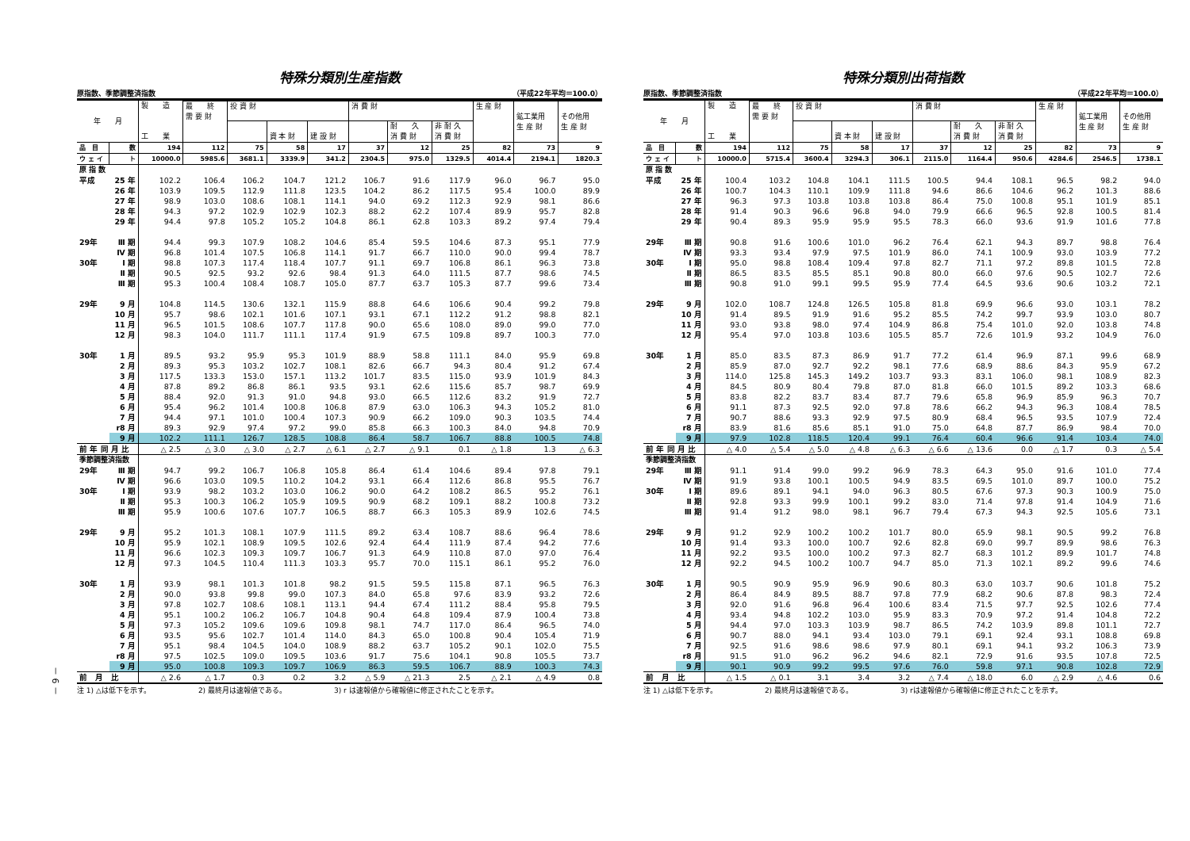－ 6 －
特殊分類別生産指数
原指数、季節調整済指数 （平成22年平均＝100.0）
| 年 月 | | 製 造 工 業 | | | | | | | | | | |
| --- | --- | --- | --- | --- | --- | --- | --- | --- | --- | --- | --- | --- |
| | | | 最 終 需 要 財 | 投 資 財 | | | 消 費 財 | | | 生 産 財 | 鉱工業用 生 産 財 | その他用 生 産 財 |
| | | | | | 資 本 財 | 建 設 財 | | 耐 久 消 費 財 | 非 耐 久 消 費 財 | | | |
| 品 目 | 数 | 194 | 112 | 75 | 58 | 17 | 37 | 12 | 25 | 82 | 73 | 9 |
| ウ ェ イ | ト | 10000.0 | 5985.6 | 3681.1 | 3339.9 | 341.2 | 2304.5 | 975.0 | 1329.5 | 4014.4 | 2194.1 | 1820.3 |
| 原 指 数 | | | | | | | | | | | | |
| 平成 | 25 年 | 102.2 | 106.4 | 106.2 | 104.7 | 121.2 | 106.7 | 91.6 | 117.9 | 96.0 | 96.7 | 95.0 |
| | 26 年 | 103.9 | 109.5 | 112.9 | 111.8 | 123.5 | 104.2 | 86.2 | 117.5 | 95.4 | 100.0 | 89.9 |
| | 27 年 | 98.9 | 103.0 | 108.6 | 108.1 | 114.1 | 94.0 | 69.2 | 112.3 | 92.9 | 98.1 | 86.6 |
| | 28 年 | 94.3 | 97.2 | 102.9 | 102.9 | 102.3 | 88.2 | 62.2 | 107.4 | 89.9 | 95.7 | 82.8 |
| | 29 年 | 94.4 | 97.8 | 105.2 | 105.2 | 104.8 | 86.1 | 62.8 | 103.3 | 89.2 | 97.4 | 79.4 |
| 29年 | Ⅲ 期 | 94.4 | 99.3 | 107.9 | 108.2 | 104.6 | 85.4 | 59.5 | 104.6 | 87.3 | 95.1 | 77.9 |
| | Ⅳ 期 | 96.8 | 101.4 | 107.5 | 106.8 | 114.1 | 91.7 | 66.7 | 110.0 | 90.0 | 99.4 | 78.7 |
| 30年 | Ⅰ 期 | 98.8 | 107.3 | 117.4 | 118.4 | 107.7 | 91.1 | 69.7 | 106.8 | 86.1 | 96.3 | 73.8 |
| | Ⅱ 期 | 90.5 | 92.5 | 93.2 | 92.6 | 98.4 | 91.3 | 64.0 | 111.5 | 87.7 | 98.6 | 74.5 |
| | Ⅲ 期 | 95.3 | 100.4 | 108.4 | 108.7 | 105.0 | 87.7 | 63.7 | 105.3 | 87.7 | 99.6 | 73.4 |
| 29年 | 9 月 | 104.8 | 114.5 | 130.6 | 132.1 | 115.9 | 88.8 | 64.6 | 106.6 | 90.4 | 99.2 | 79.8 |
| | 10 月 | 95.7 | 98.6 | 102.1 | 101.6 | 107.1 | 93.1 | 67.1 | 112.2 | 91.2 | 98.8 | 82.1 |
| | 11 月 | 96.5 | 101.5 | 108.6 | 107.7 | 117.8 | 90.0 | 65.6 | 108.0 | 89.0 | 99.0 | 77.0 |
| | 12 月 | 98.3 | 104.0 | 111.7 | 111.1 | 117.4 | 91.9 | 67.5 | 109.8 | 89.7 | 100.3 | 77.0 |
| 30年 | 1 月 | 89.5 | 93.2 | 95.9 | 95.3 | 101.9 | 88.9 | 58.8 | 111.1 | 84.0 | 95.9 | 69.8 |
| | 2 月 | 89.3 | 95.3 | 103.2 | 102.7 | 108.1 | 82.6 | 66.7 | 94.3 | 80.4 | 91.2 | 67.4 |
| | 3 月 | 117.5 | 133.3 | 153.0 | 157.1 | 113.2 | 101.7 | 83.5 | 115.0 | 93.9 | 101.9 | 84.3 |
| | 4 月 | 87.8 | 89.2 | 86.8 | 86.1 | 93.5 | 93.1 | 62.6 | 115.6 | 85.7 | 98.7 | 69.9 |
| | 5 月 | 88.4 | 92.0 | 91.3 | 91.0 | 94.8 | 93.0 | 66.5 | 112.6 | 83.2 | 91.9 | 72.7 |
| | 6 月 | 95.4 | 96.2 | 101.4 | 100.8 | 106.8 | 87.9 | 63.0 | 106.3 | 94.3 | 105.2 | 81.0 |
| | 7 月 | 94.4 | 97.1 | 101.0 | 100.4 | 107.3 | 90.9 | 66.2 | 109.0 | 90.3 | 103.5 | 74.4 |
| | r8 月 | 89.3 | 92.9 | 97.4 | 97.2 | 99.0 | 85.8 | 66.3 | 100.3 | 84.0 | 94.8 | 70.9 |
| | 9 月 | 102.2 | 111.1 | 126.7 | 128.5 | 108.8 | 86.4 | 58.7 | 106.7 | 88.8 | 100.5 | 74.8 |
| 前 年 同 月 比 | | △ 2.5 | △ 3.0 | △ 3.0 | △ 2.7 | △ 6.1 | △ 2.7 | △ 9.1 | 0.1 | △ 1.8 | 1.3 | △ 6.3 |
| 季節調整済指数 | | | | | | | | | | | | |
| 29年 | Ⅲ 期 | 94.7 | 99.2 | 106.7 | 106.8 | 105.8 | 86.4 | 61.4 | 104.6 | 89.4 | 97.8 | 79.1 |
| | Ⅳ 期 | 96.6 | 103.0 | 109.5 | 110.2 | 104.2 | 93.1 | 66.4 | 112.6 | 86.8 | 95.5 | 76.7 |
| 30年 | Ⅰ 期 | 93.9 | 98.2 | 103.2 | 103.0 | 106.2 | 90.0 | 64.2 | 108.2 | 86.5 | 95.2 | 76.1 |
| | Ⅱ 期 | 95.3 | 100.3 | 106.2 | 105.9 | 109.5 | 90.9 | 68.2 | 109.1 | 88.2 | 100.8 | 73.2 |
| | Ⅲ 期 | 95.9 | 100.6 | 107.6 | 107.7 | 106.5 | 88.7 | 66.3 | 105.3 | 89.9 | 102.6 | 74.5 |
| 29年 | 9 月 | 95.2 | 101.3 | 108.1 | 107.9 | 111.5 | 89.2 | 63.4 | 108.7 | 88.6 | 96.4 | 78.6 |
| | 10 月 | 95.9 | 102.1 | 108.9 | 109.5 | 102.6 | 92.4 | 64.4 | 111.9 | 87.4 | 94.2 | 77.6 |
| | 11 月 | 96.6 | 102.3 | 109.3 | 109.7 | 106.7 | 91.3 | 64.9 | 110.8 | 87.0 | 97.0 | 76.4 |
| | 12 月 | 97.3 | 104.5 | 110.4 | 111.3 | 103.3 | 95.7 | 70.0 | 115.1 | 86.1 | 95.2 | 76.0 |
| 30年 | 1 月 | 93.9 | 98.1 | 101.3 | 101.8 | 98.2 | 91.5 | 59.5 | 115.8 | 87.1 | 96.5 | 76.3 |
| | 2 月 | 90.0 | 93.8 | 99.8 | 99.0 | 107.3 | 84.0 | 65.8 | 97.6 | 83.9 | 93.2 | 72.6 |
| | 3 月 | 97.8 | 102.7 | 108.6 | 108.1 | 113.1 | 94.4 | 67.4 | 111.2 | 88.4 | 95.8 | 79.5 |
| | 4 月 | 95.1 | 100.2 | 106.2 | 106.7 | 104.8 | 90.4 | 64.8 | 109.4 | 87.9 | 100.4 | 73.8 |
| | 5 月 | 97.3 | 105.2 | 109.6 | 109.6 | 109.8 | 98.1 | 74.7 | 117.0 | 86.4 | 96.5 | 74.0 |
| | 6 月 | 93.5 | 95.6 | 102.7 | 101.4 | 114.0 | 84.3 | 65.0 | 100.8 | 90.4 | 105.4 | 71.9 |
| | 7 月 | 95.1 | 98.4 | 104.5 | 104.0 | 108.9 | 88.2 | 63.7 | 105.2 | 90.1 | 102.0 | 75.5 |
| | r8 月 | 97.5 | 102.5 | 109.0 | 109.5 | 103.6 | 91.7 | 75.6 | 104.1 | 90.8 | 105.5 | 73.7 |
| | 9 月 | 95.0 | 100.8 | 109.3 | 109.7 | 106.9 | 86.3 | 59.5 | 106.7 | 88.9 | 100.3 | 74.3 |
| 前 月 比 | | △ 2.6 | △ 1.7 | 0.3 | 0.2 | 3.2 | △ 5.9 | △ 21.3 | 2.5 | △ 2.1 | △ 4.9 | 0.8 |
注 1) △は低下を示す。 2) 最終月は速報値である。 3) r は速報値から確報値に修正されたことを示す。
特殊分類別出荷指数
原指数、季節調整済指数 （平成22年平均＝100.0）
| 年 月 | | 製 造 工 業 | | | | | | | | | | |
| --- | --- | --- | --- | --- | --- | --- | --- | --- | --- | --- | --- | --- |
| | | | 最 終 需 要 財 | 投 資 財 | | | 消 費 財 | | | 生 産 財 | 鉱工業用 生 産 財 | その他用 生 産 財 |
| | | | | | 資 本 財 | 建 設 財 | | 耐 久 消 費 財 | 非 耐 久 消 費 財 | | | |
| 品 目 | 数 | 194 | 112 | 75 | 58 | 17 | 37 | 12 | 25 | 82 | 73 | 9 |
| ウ ェ イ | ト | 10000.0 | 5715.4 | 3600.4 | 3294.3 | 306.1 | 2115.0 | 1164.4 | 950.6 | 4284.6 | 2546.5 | 1738.1 |
| 原 指 数 | | | | | | | | | | | | |
| 平成 | 25 年 | 100.4 | 103.2 | 104.8 | 104.1 | 111.5 | 100.5 | 94.4 | 108.1 | 96.5 | 98.2 | 94.0 |
| | 26 年 | 100.7 | 104.3 | 110.1 | 109.9 | 111.8 | 94.6 | 86.6 | 104.6 | 96.2 | 101.3 | 88.6 |
| | 27 年 | 96.3 | 97.3 | 103.8 | 103.8 | 103.8 | 86.4 | 75.0 | 100.8 | 95.1 | 101.9 | 85.1 |
| | 28 年 | 91.4 | 90.3 | 96.6 | 96.8 | 94.0 | 79.9 | 66.6 | 96.5 | 92.8 | 100.5 | 81.4 |
| | 29 年 | 90.4 | 89.3 | 95.9 | 95.9 | 95.5 | 78.3 | 66.0 | 93.6 | 91.9 | 101.6 | 77.8 |
| 29年 | Ⅲ 期 | 90.8 | 91.6 | 100.6 | 101.0 | 96.2 | 76.4 | 62.1 | 94.3 | 89.7 | 98.8 | 76.4 |
| | Ⅳ 期 | 93.3 | 93.4 | 97.9 | 97.5 | 101.9 | 86.0 | 74.1 | 100.9 | 93.0 | 103.9 | 77.2 |
| 30年 | Ⅰ 期 | 95.0 | 98.8 | 108.4 | 109.4 | 97.8 | 82.7 | 71.1 | 97.2 | 89.8 | 101.5 | 72.8 |
| | Ⅱ 期 | 86.5 | 83.5 | 85.5 | 85.1 | 90.8 | 80.0 | 66.0 | 97.6 | 90.5 | 102.7 | 72.6 |
| | Ⅲ 期 | 90.8 | 91.0 | 99.1 | 99.5 | 95.9 | 77.4 | 64.5 | 93.6 | 90.6 | 103.2 | 72.1 |
| 29年 | 9 月 | 102.0 | 108.7 | 124.8 | 126.5 | 105.8 | 81.8 | 69.9 | 96.6 | 93.0 | 103.1 | 78.2 |
| | 10 月 | 91.4 | 89.5 | 91.9 | 91.6 | 95.2 | 85.5 | 74.2 | 99.7 | 93.9 | 103.0 | 80.7 |
| | 11 月 | 93.0 | 93.8 | 98.0 | 97.4 | 104.9 | 86.8 | 75.4 | 101.0 | 92.0 | 103.8 | 74.8 |
| | 12 月 | 95.4 | 97.0 | 103.8 | 103.6 | 105.5 | 85.7 | 72.6 | 101.9 | 93.2 | 104.9 | 76.0 |
| 30年 | 1 月 | 85.0 | 83.5 | 87.3 | 86.9 | 91.7 | 77.2 | 61.4 | 96.9 | 87.1 | 99.6 | 68.9 |
| | 2 月 | 85.9 | 87.0 | 92.7 | 92.2 | 98.1 | 77.6 | 68.9 | 88.6 | 84.3 | 95.9 | 67.2 |
| | 3 月 | 114.0 | 125.8 | 145.3 | 149.2 | 103.7 | 93.3 | 83.1 | 106.0 | 98.1 | 108.9 | 82.3 |
| | 4 月 | 84.5 | 80.9 | 80.4 | 79.8 | 87.0 | 81.8 | 66.0 | 101.5 | 89.2 | 103.3 | 68.6 |
| | 5 月 | 83.8 | 82.2 | 83.7 | 83.4 | 87.7 | 79.6 | 65.8 | 96.9 | 85.9 | 96.3 | 70.7 |
| | 6 月 | 91.1 | 87.3 | 92.5 | 92.0 | 97.8 | 78.6 | 66.2 | 94.3 | 96.3 | 108.4 | 78.5 |
| | 7 月 | 90.7 | 88.6 | 93.3 | 92.9 | 97.5 | 80.9 | 68.4 | 96.5 | 93.5 | 107.9 | 72.4 |
| | r8 月 | 83.9 | 81.6 | 85.6 | 85.1 | 91.0 | 75.0 | 64.8 | 87.7 | 86.9 | 98.4 | 70.0 |
| | 9 月 | 97.9 | 102.8 | 118.5 | 120.4 | 99.1 | 76.4 | 60.4 | 96.6 | 91.4 | 103.4 | 74.0 |
| 前 年 同 月 比 | | △ 4.0 | △ 5.4 | △ 5.0 | △ 4.8 | △ 6.3 | △ 6.6 | △ 13.6 | 0.0 | △ 1.7 | 0.3 | △ 5.4 |
| 季節調整済指数 | | | | | | | | | | | | |
| 29年 | Ⅲ 期 | 91.1 | 91.4 | 99.0 | 99.2 | 96.9 | 78.3 | 64.3 | 95.0 | 91.6 | 101.0 | 77.4 |
| | Ⅳ 期 | 91.9 | 93.8 | 100.1 | 100.5 | 94.9 | 83.5 | 69.5 | 101.0 | 89.7 | 100.0 | 75.2 |
| 30年 | Ⅰ 期 | 89.6 | 89.1 | 94.1 | 94.0 | 96.3 | 80.5 | 67.6 | 97.3 | 90.3 | 100.9 | 75.0 |
| | Ⅱ 期 | 92.8 | 93.3 | 99.9 | 100.1 | 99.2 | 83.0 | 71.4 | 97.8 | 91.4 | 104.9 | 71.6 |
| | Ⅲ 期 | 91.4 | 91.2 | 98.0 | 98.1 | 96.7 | 79.4 | 67.3 | 94.3 | 92.5 | 105.6 | 73.1 |
| 29年 | 9 月 | 91.2 | 92.9 | 100.2 | 100.2 | 101.7 | 80.0 | 65.9 | 98.1 | 90.5 | 99.2 | 76.8 |
| | 10 月 | 91.4 | 93.3 | 100.0 | 100.7 | 92.6 | 82.8 | 69.0 | 99.7 | 89.9 | 98.6 | 76.3 |
| | 11 月 | 92.2 | 93.5 | 100.0 | 100.2 | 97.3 | 82.7 | 68.3 | 101.2 | 89.9 | 101.7 | 74.8 |
| | 12 月 | 92.2 | 94.5 | 100.2 | 100.7 | 94.7 | 85.0 | 71.3 | 102.1 | 89.2 | 99.6 | 74.6 |
| 30年 | 1 月 | 90.5 | 90.9 | 95.9 | 96.9 | 90.6 | 80.3 | 63.0 | 103.7 | 90.6 | 101.8 | 75.2 |
| | 2 月 | 86.4 | 84.9 | 89.5 | 88.7 | 97.8 | 77.9 | 68.2 | 90.6 | 87.8 | 98.3 | 72.4 |
| | 3 月 | 92.0 | 91.6 | 96.8 | 96.4 | 100.6 | 83.4 | 71.5 | 97.7 | 92.5 | 102.6 | 77.4 |
| | 4 月 | 93.4 | 94.8 | 102.2 | 103.0 | 95.9 | 83.3 | 70.9 | 97.2 | 91.4 | 104.8 | 72.2 |
| | 5 月 | 94.4 | 97.0 | 103.3 | 103.9 | 98.7 | 86.5 | 74.2 | 103.9 | 89.8 | 101.1 | 72.7 |
| | 6 月 | 90.7 | 88.0 | 94.1 | 93.4 | 103.0 | 79.1 | 69.1 | 92.4 | 93.1 | 108.8 | 69.8 |
| | 7 月 | 92.5 | 91.6 | 98.6 | 98.6 | 97.9 | 80.1 | 69.1 | 94.1 | 93.2 | 106.3 | 73.9 |
| | r8 月 | 91.5 | 91.0 | 96.2 | 96.2 | 94.6 | 82.1 | 72.9 | 91.6 | 93.5 | 107.8 | 72.5 |
| | 9 月 | 90.1 | 90.9 | 99.2 | 99.5 | 97.6 | 76.0 | 59.8 | 97.1 | 90.8 | 102.8 | 72.9 |
| 前 月 比 | | △ 1.5 | △ 0.1 | 3.1 | 3.4 | 3.2 | △ 7.4 | △ 18.0 | 6.0 | △ 2.9 | △ 4.6 | 0.6 |
注 1) △は低下を示す。 2) 最終月は速報値である。 3) rは速報値から確報値に修正されたことを示す。